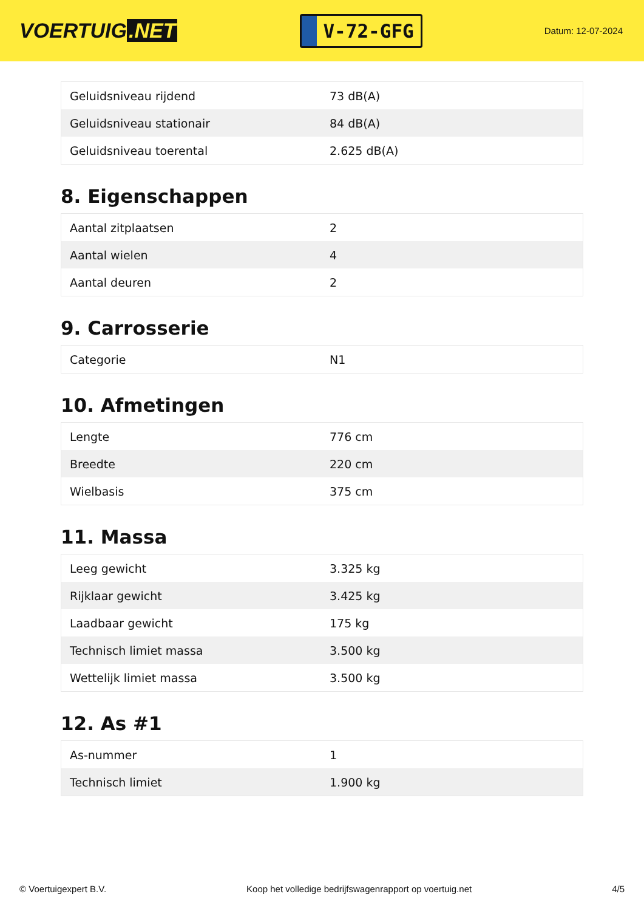VOERTUIG.NET
V-72-GFG
Datum: 12-07-2024
| Geluidsniveau rijdend | 73 dB(A) |
| Geluidsniveau stationair | 84 dB(A) |
| Geluidsniveau toerental | 2.625 dB(A) |
8. Eigenschappen
| Aantal zitplaatsen | 2 |
| Aantal wielen | 4 |
| Aantal deuren | 2 |
9. Carrosserie
| Categorie | N1 |
10. Afmetingen
| Lengte | 776 cm |
| Breedte | 220 cm |
| Wielbasis | 375 cm |
11. Massa
| Leeg gewicht | 3.325 kg |
| Rijklaar gewicht | 3.425 kg |
| Laadbaar gewicht | 175 kg |
| Technisch limiet massa | 3.500 kg |
| Wettelijk limiet massa | 3.500 kg |
12. As #1
| As-nummer | 1 |
| Technisch limiet | 1.900 kg |
© Voertuigexpert B.V. Koop het volledige bedrijfswagenrapport op voertuig.net 4/5